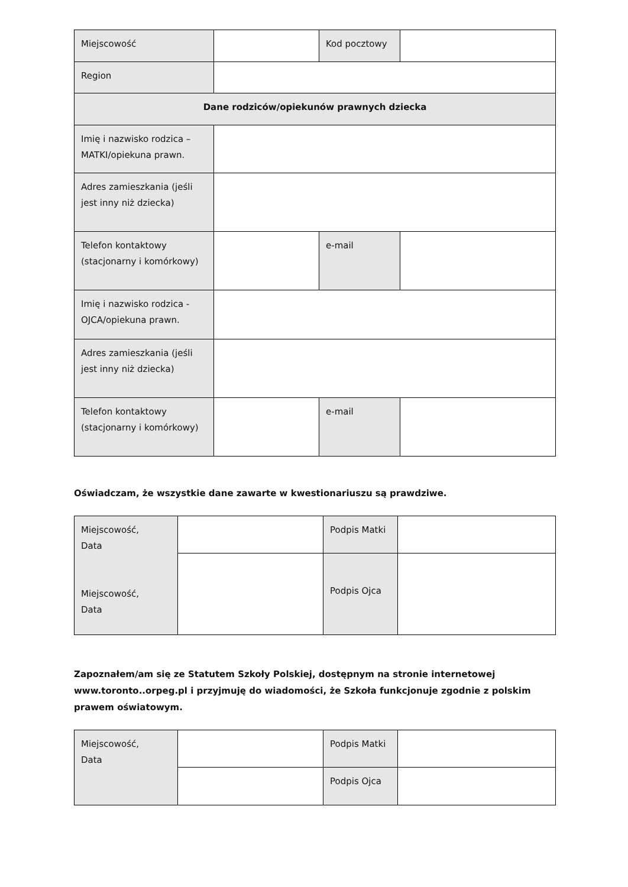| Miejscowość | | Kod pocztowy | |
| Region | | | |
| Dane rodziców/opiekunów prawnych dziecka | | | |
| Imię i nazwisko rodzica – MATKI/opiekuna prawn. | | | |
| Adres zamieszkania (jeśli jest inny niż dziecka) | | | |
| Telefon kontaktowy (stacjonarny i komórkowy) | | e-mail | |
| Imię i nazwisko rodzica - OJCA/opiekuna prawn. | | | |
| Adres zamieszkania (jeśli jest inny niż dziecka) | | | |
| Telefon kontaktowy (stacjonarny i komórkowy) | | e-mail | |
Oświadczam, że wszystkie dane zawarte w kwestionariuszu są prawdziwe.
| Miejscowość, Data Miejscowość, Data | | Podpis Matki | |
| | | Podpis Ojca | |
Zapoznałem/am się ze Statutem Szkoły Polskiej, dostępnym na stronie internetowej www.toronto..orpeg.pl i przyjmuję do wiadomości, że Szkoła funkcjonuje zgodnie z polskim prawem oświatowym.
| Miejscowość, Data | | Podpis Matki | |
| | | Podpis Ojca | |